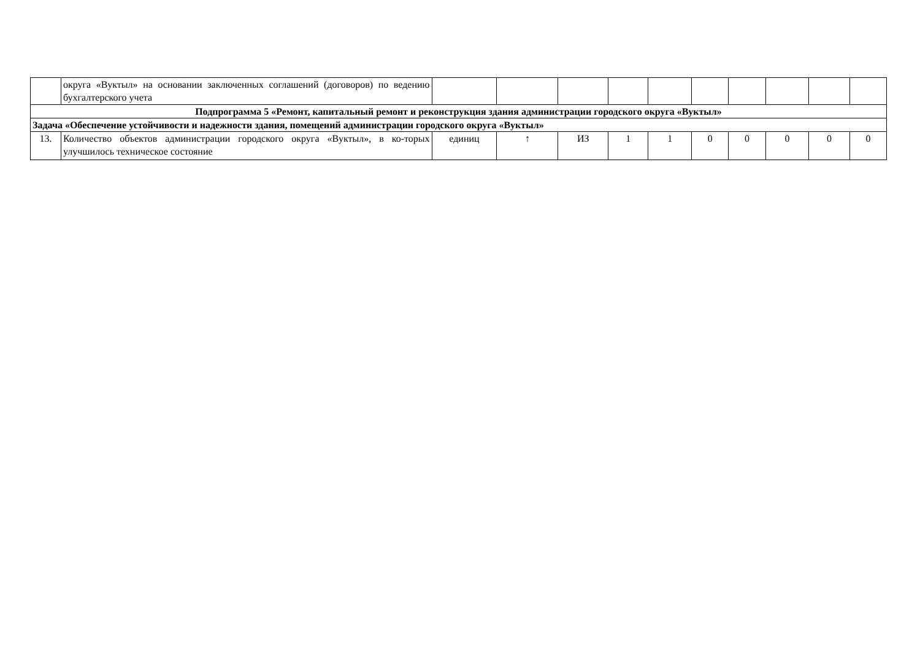| | округа «Вуктыл» на основании заключенных соглашений (договоров) по ведению бухгалтерского учета | | | | | | | | | | |
| Подпрограмма 5 «Ремонт, капитальный ремонт и реконструкция здания администрации городского округа «Вуктыл» | | | | | | | | | | | |
| Задача «Обеспечение устойчивости и надежности здания, помещений администрации городского округа «Вуктыл» | | | | | | | | | | | |
| 13. | Количество объектов администрации городского округа «Вуктыл», в ко-торых улучшилось техническое состояние | единиц | ↑ | ИЗ | 1 | 1 | 0 | 0 | 0 | 0 | 0 |